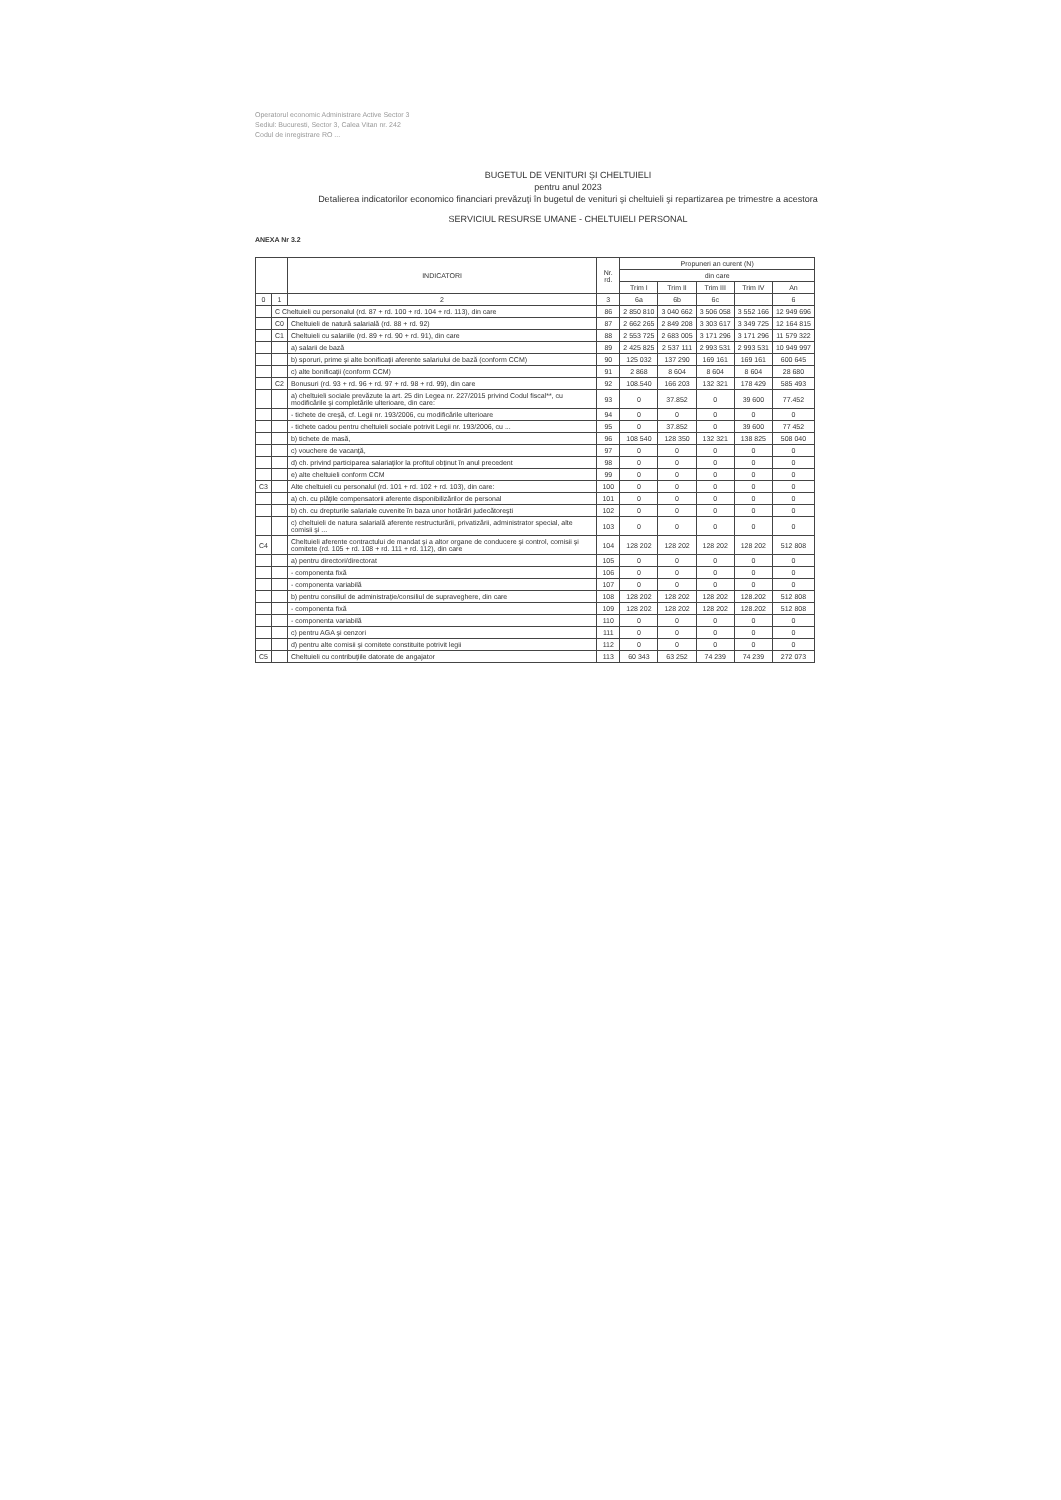Operatorul economic Administrare Active Sector 3
Sediul: Bucuresti, Sector 3, Calea Vitan nr. 242
Codul de inregistrare RO ...
BUGETUL DE VENITURI ŞI CHELTUIELI
pentru anul 2023
Detalierea indicatorilor economico financiari prevăzuţi în bugetul de venituri şi cheltuieli şi repartizarea pe trimestre a acestora
SERVICIUL RESURSE UMANE - CHELTUIELI PERSONAL
ANEXA Nr 3.2
| | | INDICATORI | Nr. rd. | Propuneri an curent (N) | | | | |
| --- | --- | --- | --- | --- | --- | --- | --- | --- |
| | | | | din care | | | | |
| | | | | Trim I | Trim II | Trim III | Trim IV | An |
| 0 | 1 | 2 | 3 | 6a | 6b | 6c | | 6 |
| | C Cheltuieli cu personalul (rd. 87 + rd. 100 + rd. 104 + rd. 113), din care | | 86 | 2 850 810 | 3 040 662 | 3 506 058 | 3 552 166 | 12 949 696 |
| | C0 | Cheltuieli de natură salarială (rd. 88 + rd. 92) | 87 | 2 662 265 | 2 849 208 | 3 303 617 | 3 349 725 | 12 164 815 |
| | C1 | Cheltuieli cu salariile (rd. 89 + rd. 90 + rd. 91), din care | 88 | 2 553 725 | 2 683 005 | 3 171 296 | 3 171 296 | 11 579 322 |
| | | a) salarii de bază | 89 | 2 425 825 | 2 537 111 | 2 993 531 | 2 993 531 | 10 949 997 |
| | | b) sporuri, prime şi alte bonificaţii aferente salariului de bază (conform CCM) | 90 | 125 032 | 137 290 | 169 161 | 169 161 | 600 645 |
| | | c) alte bonificaţii (conform CCM) | 91 | 2 868 | 8 604 | 8 604 | 8 604 | 28 680 |
| | C2 | Bonusuri (rd. 93 + rd. 96 + rd. 97 + rd. 98 + rd. 99), din care | 92 | 108.540 | 166 203 | 132 321 | 178 429 | 585 493 |
| | | a) cheltuieli sociale prevăzute la art. 25 din Legea nr. 227/2015 privind Codul fiscal**, cu modificările şi completările ulterioare, din care: | 93 | 0 | 37.852 | 0 | 39 600 | 77.452 |
| | | - tichete de creşă, cf. Legii nr. 193/2006, cu modificările ulterioare | 94 | 0 | 0 | 0 | 0 | 0 |
| | | - tichete cadou pentru cheltuieli sociale potrivit Legii nr. 193/2006, cu ... | 95 | 0 | 37.852 | 0 | 39 600 | 77 452 |
| | | b) tichete de masă, | 96 | 108 540 | 128 350 | 132 321 | 138 825 | 508 040 |
| | | c) vouchere de vacanţă, | 97 | 0 | 0 | 0 | 0 | 0 |
| | | d) ch. privind participarea salariaţilor la profitul obţinut în anul precedent | 98 | 0 | 0 | 0 | 0 | 0 |
| | | e) alte cheltuieli conform CCM | 99 | 0 | 0 | 0 | 0 | 0 |
| C3 | | Alte cheltuieli cu personalul (rd. 101 + rd. 102 + rd. 103), din care: | 100 | 0 | 0 | 0 | 0 | 0 |
| | | a) ch. cu plăţile compensatorii aferente disponibilizărilor de personal | 101 | 0 | 0 | 0 | 0 | 0 |
| | | b) ch. cu drepturile salariale cuvenite în baza unor hotărâri judecătoreşti | 102 | 0 | 0 | 0 | 0 | 0 |
| | | c) cheltuieli de natura salarială aferente restructurării, privatizării, administrator special, alte comisii şi ... | 103 | 0 | 0 | 0 | 0 | 0 |
| C4 | | Cheltuieli aferente contractului de mandat şi a altor organe de conducere şi control, comisii şi comitete (rd. 105 + rd. 108 + rd. 111 + rd. 112), din care | 104 | 128 202 | 128 202 | 128 202 | 128 202 | 512 808 |
| | | a) pentru directori/directorat | 105 | 0 | 0 | 0 | 0 | 0 |
| | | - componenta fixă | 106 | 0 | 0 | 0 | 0 | 0 |
| | | - componenta variabilă | 107 | 0 | 0 | 0 | 0 | 0 |
| | | b) pentru consiliul de administraţie/consiliul de supraveghere, din care | 108 | 128 202 | 128 202 | 128 202 | 128.202 | 512 808 |
| | | - componenta fixă | 109 | 128 202 | 128 202 | 128 202 | 128.202 | 512 808 |
| | | - componenta variabilă | 110 | 0 | 0 | 0 | 0 | 0 |
| | | c) pentru AGA şi cenzori | 111 | 0 | 0 | 0 | 0 | 0 |
| | | d) pentru alte comisii şi comitete constituite potrivit legii | 112 | 0 | 0 | 0 | 0 | 0 |
| C5 | | Cheltuieli cu contribuţiile datorate de angajator | 113 | 60 343 | 63 252 | 74 239 | 74 239 | 272 073 |